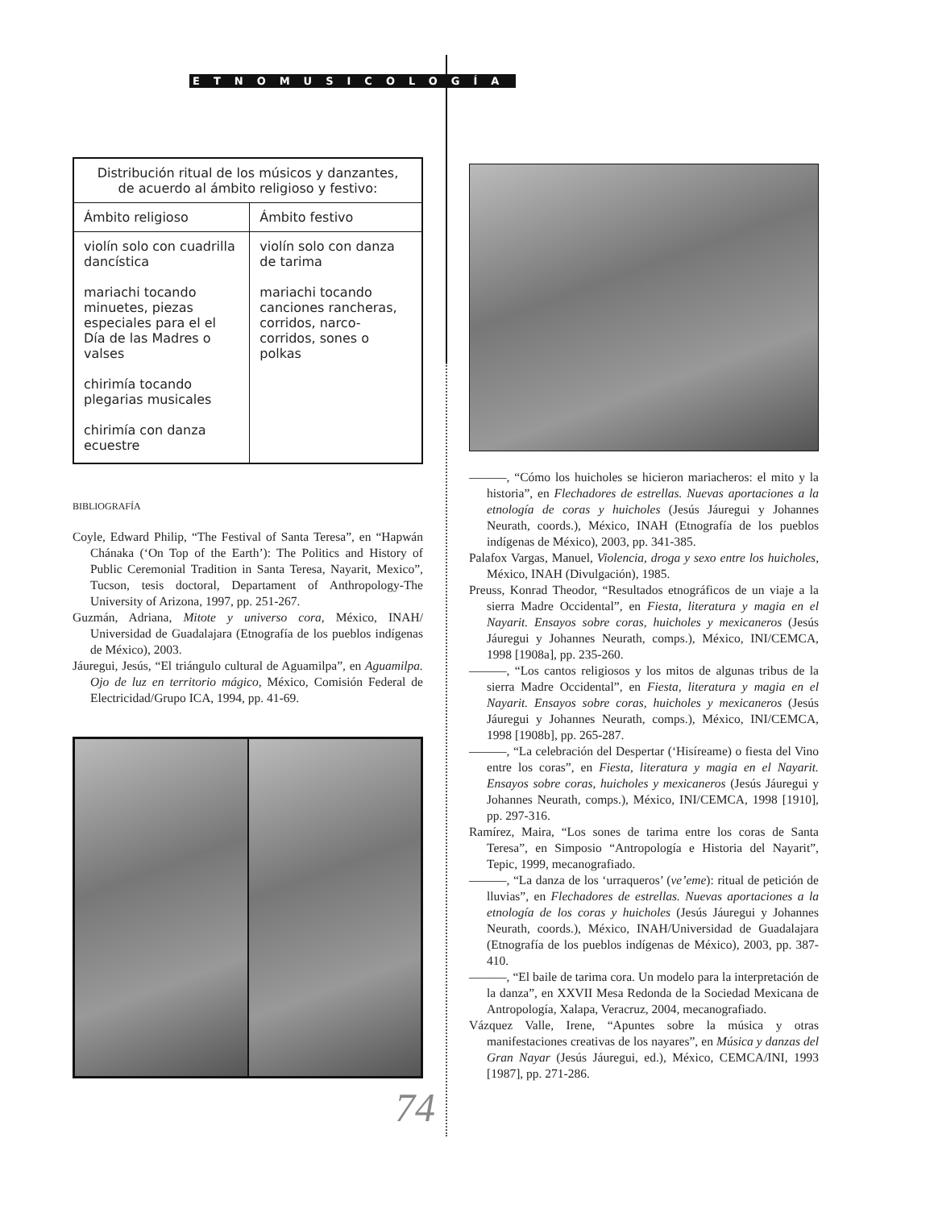ETNOMUSICOLOGÍA
| Distribución ritual de los músicos y danzantes, de acuerdo al ámbito religioso y festivo: | |
| --- | --- |
| Ámbito religioso | Ámbito festivo |
| violín solo con cuadrilla dancística mariachi tocando minuetes, piezas especiales para el el Día de las Madres o valses chirimía tocando plegarias musicales chirimía con danza ecuestre | violín solo con danza de tarima mariachi tocando canciones rancheras, corridos, narco-corridos, sones o polkas |
BIBLIOGRAFÍA
Coyle, Edward Philip, “The Festival of Santa Teresa”, en “Hapwán Chánaka (‘On Top of the Earth’): The Politics and History of Public Ceremonial Tradition in Santa Teresa, Nayarit, Mexico”, Tucson, tesis doctoral, Departament of Anthropology-The University of Arizona, 1997, pp. 251-267.
Guzmán, Adriana, Mitote y universo cora, México, INAH/ Universidad de Guadalajara (Etnografía de los pueblos indígenas de México), 2003.
Jáuregui, Jesús, “El triángulo cultural de Aguamilpa”, en Aguamilpa. Ojo de luz en territorio mágico, México, Comisión Federal de Electricidad/Grupo ICA, 1994, pp. 41-69.
———, “Cómo los huicholes se hicieron mariacheros: el mito y la historia”, en Flechadores de estrellas. Nuevas aportaciones a la etnología de coras y huicholes (Jesús Jáuregui y Johannes Neurath, coords.), México, INAH (Etnografía de los pueblos indígenas de México), 2003, pp. 341-385.
Palafox Vargas, Manuel, Violencia, droga y sexo entre los huicholes, México, INAH (Divulgación), 1985.
Preuss, Konrad Theodor, “Resultados etnográficos de un viaje a la sierra Madre Occidental”, en Fiesta, literatura y magia en el Nayarit. Ensayos sobre coras, huicholes y mexicaneros (Jesús Jáuregui y Johannes Neurath, comps.), México, INI/CEMCA, 1998 [1908a], pp. 235-260.
———, “Los cantos religiosos y los mitos de algunas tribus de la sierra Madre Occidental”, en Fiesta, literatura y magia en el Nayarit. Ensayos sobre coras, huicholes y mexicaneros (Jesús Jáuregui y Johannes Neurath, comps.), México, INI/CEMCA, 1998 [1908b], pp. 265-287.
———, “La celebración del Despertar (‘Hisíreame) o fiesta del Vino entre los coras”, en Fiesta, literatura y magia en el Nayarit. Ensayos sobre coras, huicholes y mexicaneros (Jesús Jáuregui y Johannes Neurath, comps.), México, INI/CEMCA, 1998 [1910], pp. 297-316.
Ramírez, Maira, “Los sones de tarima entre los coras de Santa Teresa”, en Simposio “Antropología e Historia del Nayarit”, Tepic, 1999, mecanografiado.
———, “La danza de los ‘urraqueros’ (ve’eme): ritual de petición de lluvias”, en Flechadores de estrellas. Nuevas aportaciones a la etnología de los coras y huicholes (Jesús Jáuregui y Johannes Neurath, coords.), México, INAH/Universidad de Guadalajara (Etnografía de los pueblos indígenas de México), 2003, pp. 387-410.
———, “El baile de tarima cora. Un modelo para la interpretación de la danza”, en XXVII Mesa Redonda de la Sociedad Mexicana de Antropología, Xalapa, Veracruz, 2004, mecanografiado.
Vázquez Valle, Irene, “Apuntes sobre la música y otras manifestaciones creativas de los nayares”, en Música y danzas del Gran Nayar (Jesús Jáuregui, ed.), México, CEMCA/INI, 1993 [1987], pp. 271-286.
74